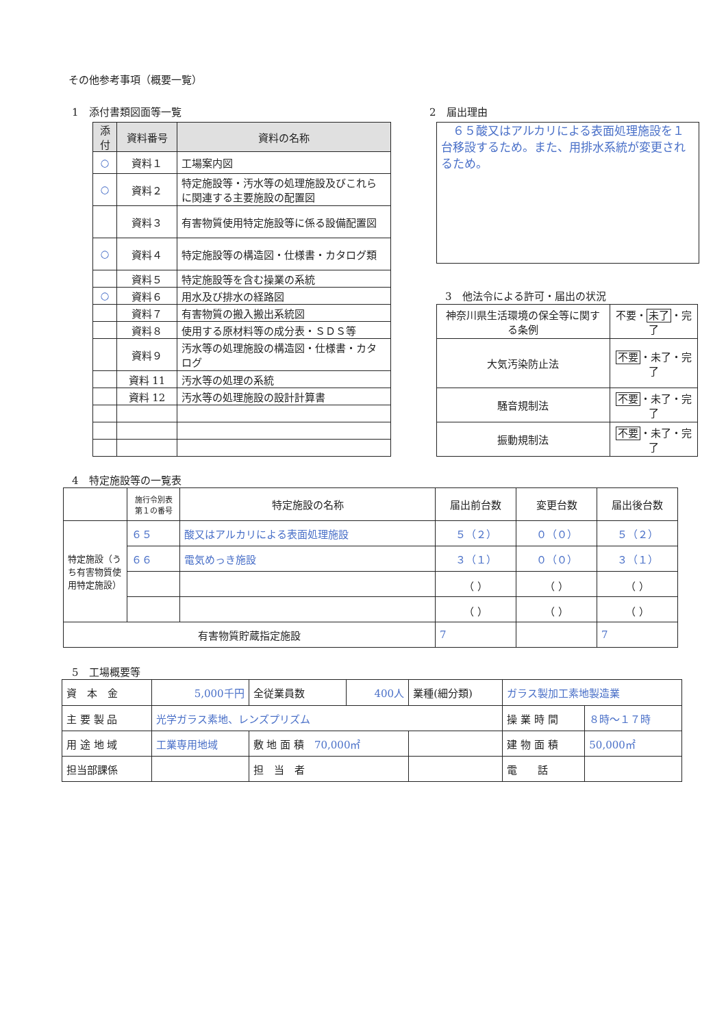その他参考事項（概要一覧）
1　添付書類図面等一覧
| 添付 | 資料番号 | 資料の名称 |
| --- | --- | --- |
| ○ | 資料１ | 工場案内図 |
| ○ | 資料２ | 特定施設等・汚水等の処理施設及びこれらに関連する主要施設の配置図 |
| | 資料３ | 有害物質使用特定施設等に係る設備配置図 |
| ○ | 資料４ | 特定施設等の構造図・仕様書・カタログ類 |
| | 資料５ | 特定施設等を含む操業の系統 |
| ○ | 資料６ | 用水及び排水の経路図 |
| | 資料７ | 有害物質の搬入搬出系統図 |
| | 資料８ | 使用する原材料等の成分表・ＳＤＳ等 |
| | 資料９ | 汚水等の処理施設の構造図・仕様書・カタログ |
| | 資料 11 | 汚水等の処理の系統 |
| | 資料 12 | 汚水等の処理施設の設計計算書 |
2　届出理由
　６５酸又はアルカリによる表面処理施設を１台移設するため。また、用排水系統が変更されるため。
3　他法令による許可・届出の状況
| 神奈川県生活環境の保全等に関する条例 | 不要・ 未了 ・完了 |
| 大気汚染防止法 | 不要 ・未了・完了 |
| 騒音規制法 | 不要 ・未了・完了 |
| 振動規制法 | 不要 ・未了・完了 |
4　特定施設等の一覧表
| | 施行令別表第１の番号 | 特定施設の名称 | 届出前台数 | 変更台数 | 届出後台数 |
| --- | --- | --- | --- | --- | --- |
| 特定施設（うち有害物質使用特定施設） | ６５ | 酸又はアルカリによる表面処理施設 | ５（２） | ０（０） | ５（２） |
| | ６６ | 電気めっき施設 | ３（１） | ０（０） | ３（１） |
| | | | （ ） | （ ） | （ ） |
| | | | （ ） | （ ） | （ ） |
| 有害物質貯蔵指定施設 | | | 7 | | 7 |
5　工場概要等
| 資 本 金 | 5,000千円 | 全従業員数 | 400人 | 業種(細分類) | ガラス製加工素地製造業 | |
| 主 要 製 品 | 光学ガラス素地、レンズプリズム | | | | 操 業 時 間 | ８時～１７時 |
| 用 途 地 域 | 工業専用地域 | 敷 地 面 積 70,000㎡ | | | 建 物 面 積 | 50,000㎡ |
| 担当部課係 | | 担 当 者 | | | 電 話 | |